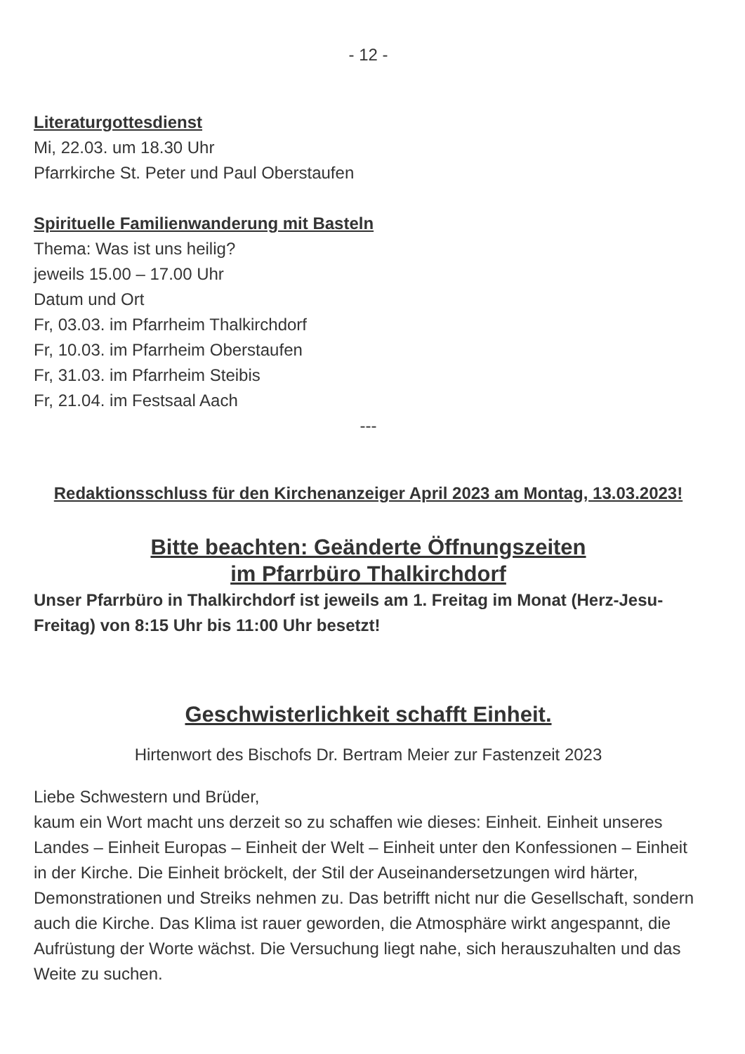- 12 -
Literaturgottesdienst
Mi, 22.03. um 18.30 Uhr
Pfarrkirche St. Peter und Paul Oberstaufen
Spirituelle Familienwanderung mit Basteln
Thema: Was ist uns heilig?
jeweils 15.00 – 17.00 Uhr
Datum und Ort
Fr, 03.03. im Pfarrheim Thalkirchdorf
Fr, 10.03. im Pfarrheim Oberstaufen
Fr, 31.03. im Pfarrheim Steibis
Fr, 21.04. im Festsaal Aach
---
Redaktionsschluss für den Kirchenanzeiger April 2023 am Montag, 13.03.2023!
Bitte beachten: Geänderte Öffnungszeiten
im Pfarrbüro Thalkirchdorf
Unser Pfarrbüro in Thalkirchdorf ist jeweils am 1. Freitag im Monat (Herz-Jesu-Freitag) von 8:15 Uhr bis 11:00 Uhr besetzt!
Geschwisterlichkeit schafft Einheit.
Hirtenwort des Bischofs Dr. Bertram Meier zur Fastenzeit 2023
Liebe Schwestern und Brüder,
kaum ein Wort macht uns derzeit so zu schaffen wie dieses: Einheit. Einheit unseres Landes – Einheit Europas – Einheit der Welt – Einheit unter den Konfessionen – Einheit in der Kirche. Die Einheit bröckelt, der Stil der Auseinandersetzungen wird härter, Demonstrationen und Streiks nehmen zu. Das betrifft nicht nur die Gesellschaft, sondern auch die Kirche. Das Klima ist rauer geworden, die Atmosphäre wirkt angespannt, die Aufrüstung der Worte wächst. Die Versuchung liegt nahe, sich herauszuhalten und das Weite zu suchen.